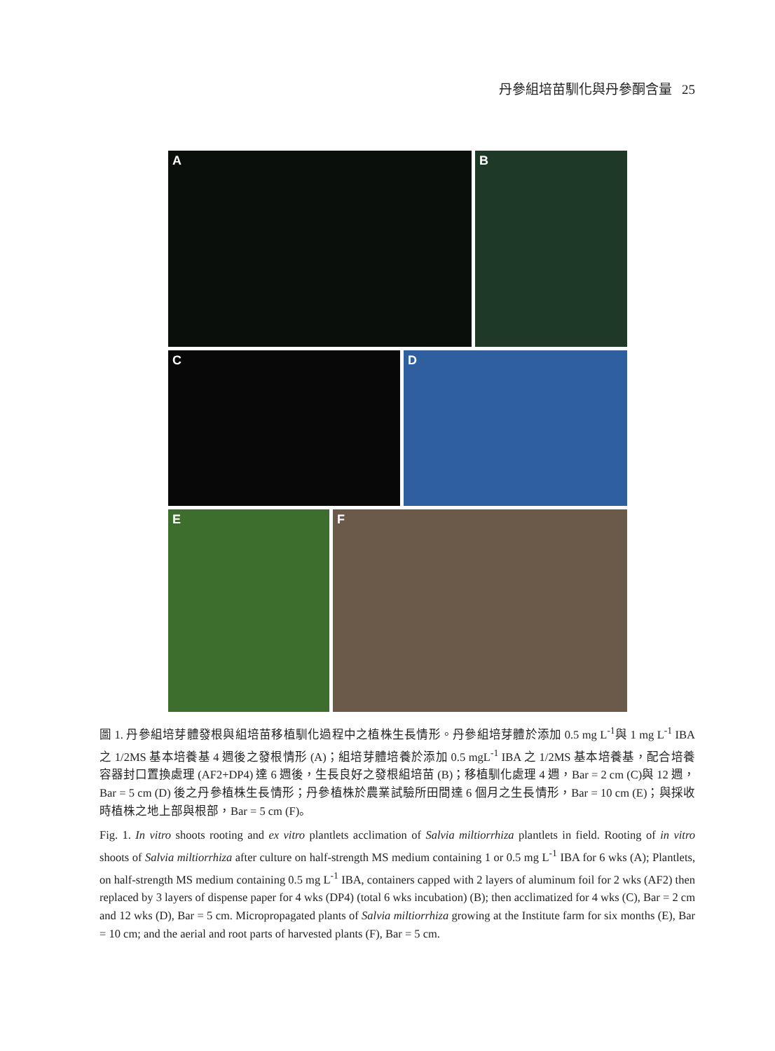丹參組培苗馴化與丹參酮含量 25
A B
C D
E F
圖 1. 丹參組培芽體發根與組培苗移植馴化過程中之植株生長情形。丹參組培芽體於添加 0.5 mg L<sup>-1</sup>與 1 mg L<sup>-1</sup> IBA 之 1/2MS 基本培養基 4 週後之發根情形 (A)；組培芽體培養於添加 0.5 mgL<sup>-1</sup> IBA 之 1/2MS 基本培養基，配合培養容器封口置換處理 (AF2+DP4) 達 6 週後，生長良好之發根組培苗 (B)；移植馴化處理 4 週，Bar = 2 cm (C)與 12 週，Bar = 5 cm (D) 後之丹參植株生長情形；丹參植株於農業試驗所田間達 6 個月之生長情形，Bar = 10 cm (E)；與採收時植株之地上部與根部，Bar = 5 cm (F)。
Fig. 1. In vitro shoots rooting and ex vitro plantlets acclimation of Salvia miltiorrhiza plantlets in field. Rooting of in vitro shoots of Salvia miltiorrhiza after culture on half-strength MS medium containing 1 or 0.5 mg L<sup>-1</sup> IBA for 6 wks (A); Plantlets, on half-strength MS medium containing 0.5 mg L<sup>-1</sup> IBA, containers capped with 2 layers of aluminum foil for 2 wks (AF2) then replaced by 3 layers of dispense paper for 4 wks (DP4) (total 6 wks incubation) (B); then acclimatized for 4 wks (C), Bar = 2 cm and 12 wks (D), Bar = 5 cm. Micropropagated plants of Salvia miltiorrhiza growing at the Institute farm for six months (E), Bar = 10 cm; and the aerial and root parts of harvested plants (F), Bar = 5 cm.